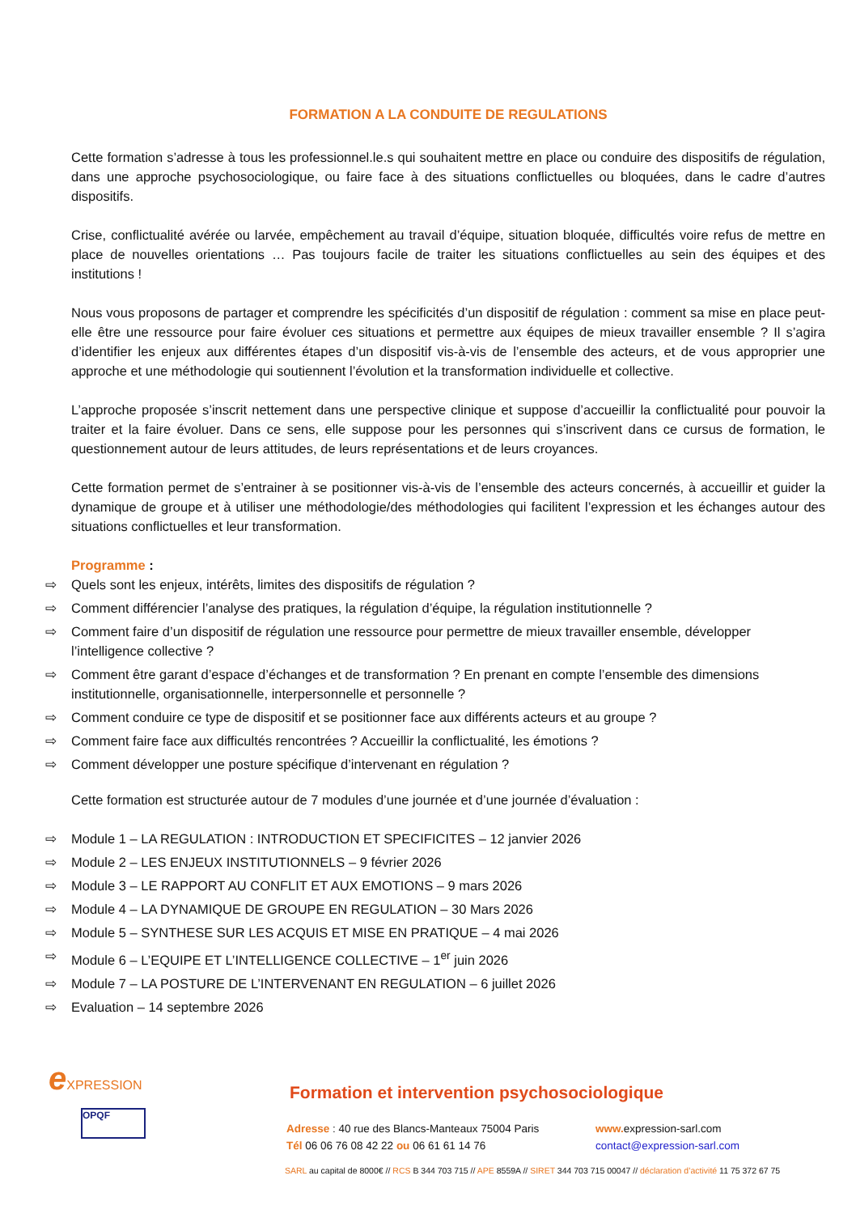FORMATION A LA CONDUITE DE REGULATIONS
Cette formation s’adresse à tous les professionnel.le.s qui souhaitent mettre en place ou conduire des dispositifs de régulation, dans une approche psychosociologique, ou faire face à des situations conflictuelles ou bloquées, dans le cadre d’autres dispositifs.
Crise, conflictualité avérée ou larvée, empêchement au travail d’équipe, situation bloquée, difficultés voire refus de mettre en place de nouvelles orientations … Pas toujours facile de traiter les situations conflictuelles au sein des équipes et des institutions !
Nous vous proposons de partager et comprendre les spécificités d’un dispositif de régulation : comment sa mise en place peut-elle être une ressource pour faire évoluer ces situations et permettre aux équipes de mieux travailler ensemble ? Il s’agira d’identifier les enjeux aux différentes étapes d’un dispositif vis-à-vis de l’ensemble des acteurs, et de vous approprier une approche et une méthodologie qui soutiennent l’évolution et la transformation individuelle et collective.
L’approche proposée s’inscrit nettement dans une perspective clinique et suppose d’accueillir la conflictualité pour pouvoir la traiter et la faire évoluer. Dans ce sens, elle suppose pour les personnes qui s’inscrivent dans ce cursus de formation, le questionnement autour de leurs attitudes, de leurs représentations et de leurs croyances.
Cette formation permet de s’entrainer à se positionner vis-à-vis de l’ensemble des acteurs concernés, à accueillir et guider la dynamique de groupe et à utiliser une méthodologie/des méthodologies qui facilitent l’expression et les échanges autour des situations conflictuelles et leur transformation.
Programme :
⇨ Quels sont les enjeux, intérêts, limites des dispositifs de régulation ?
⇨ Comment différencier l’analyse des pratiques, la régulation d’équipe, la régulation institutionnelle ?
⇨ Comment faire d’un dispositif de régulation une ressource pour permettre de mieux travailler ensemble, développer l’intelligence collective ?
⇨ Comment être garant d’espace d’échanges et de transformation ? En prenant en compte l’ensemble des dimensions institutionnelle, organisationnelle, interpersonnelle et personnelle ?
⇨ Comment conduire ce type de dispositif et se positionner face aux différents acteurs et au groupe ?
⇨ Comment faire face aux difficultés rencontrées ? Accueillir la conflictualité, les émotions ?
⇨ Comment développer une posture spécifique d’intervenant en régulation ?
Cette formation est structurée autour de 7 modules d’une journée et d’une journée d’évaluation :
⇨ Module 1 – LA REGULATION : INTRODUCTION ET SPECIFICITES – 12 janvier 2026
⇨ Module 2 – LES ENJEUX INSTITUTIONNELS – 9 février 2026
⇨ Module 3 – LE RAPPORT AU CONFLIT ET AUX EMOTIONS – 9 mars 2026
⇨ Module 4 – LA DYNAMIQUE DE GROUPE EN REGULATION – 30 Mars 2026
⇨ Module 5 – SYNTHESE SUR LES ACQUIS ET MISE EN PRATIQUE – 4 mai 2026
⇨ Module 6 – L’EQUIPE ET L’INTELLIGENCE COLLECTIVE – 1<sup>er</sup> juin 2026
⇨ Module 7 – LA POSTURE DE L’INTERVENANT EN REGULATION – 6 juillet 2026
⇨ Evaluation – 14 septembre 2026
eXPRESSION
OPQF
Formation et intervention psychosociologique
Adresse : 40 rue des Blancs-Manteaux 75004 Paris
Tél 06 06 76 08 42 22 ou 06 61 61 14 76
www. expression-sarl.com
contact@expression-sarl.com
SARL au capital de 8000€ // RCS B 344 703 715 // APE 8559A // SIRET 344 703 715 00047 // déclaration d’activité 11 75 372 67 75